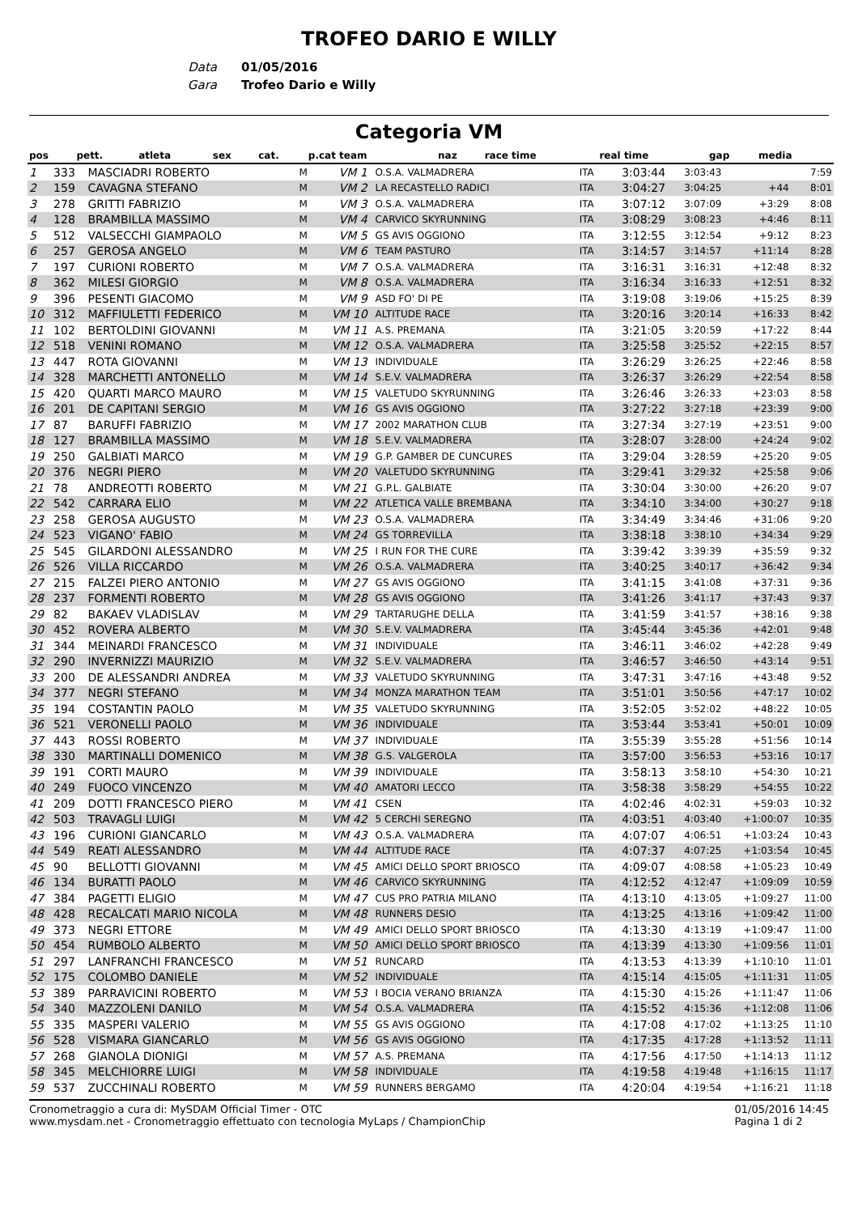TROFEO DARIO E WILLY
Data 01/05/2016
Gara Trofeo Dario e Willy
Categoria VM
| pos | pett. | atleta | sex | cat. | p.cat team | naz | race time | real time | gap | media |
| --- | --- | --- | --- | --- | --- | --- | --- | --- | --- | --- |
| 1 | 333 | MASCIADRI ROBERTO | M | VM 1 | O.S.A. VALMADRERA | ITA | 3:03:44 | 3:03:43 | | 7:59 |
| 2 | 159 | CAVAGNA STEFANO | M | VM 2 | LA RECASTELLO RADICI | ITA | 3:04:27 | 3:04:25 | +44 | 8:01 |
| 3 | 278 | GRITTI FABRIZIO | M | VM 3 | O.S.A. VALMADRERA | ITA | 3:07:12 | 3:07:09 | +3:29 | 8:08 |
| 4 | 128 | BRAMBILLA MASSIMO | M | VM 4 | CARVICO SKYRUNNING | ITA | 3:08:29 | 3:08:23 | +4:46 | 8:11 |
| 5 | 512 | VALSECCHI GIAMPAOLO | M | VM 5 | GS AVIS OGGIONO | ITA | 3:12:55 | 3:12:54 | +9:12 | 8:23 |
| 6 | 257 | GEROSA ANGELO | M | VM 6 | TEAM PASTURO | ITA | 3:14:57 | 3:14:57 | +11:14 | 8:28 |
| 7 | 197 | CURIONI ROBERTO | M | VM 7 | O.S.A. VALMADRERA | ITA | 3:16:31 | 3:16:31 | +12:48 | 8:32 |
| 8 | 362 | MILESI GIORGIO | M | VM 8 | O.S.A. VALMADRERA | ITA | 3:16:34 | 3:16:33 | +12:51 | 8:32 |
| 9 | 396 | PESENTI GIACOMO | M | VM 9 | ASD FO' DI PE | ITA | 3:19:08 | 3:19:06 | +15:25 | 8:39 |
| 10 | 312 | MAFFIULETTI FEDERICO | M | VM 10 | ALTITUDE RACE | ITA | 3:20:16 | 3:20:14 | +16:33 | 8:42 |
| 11 | 102 | BERTOLDINI GIOVANNI | M | VM 11 | A.S. PREMANA | ITA | 3:21:05 | 3:20:59 | +17:22 | 8:44 |
| 12 | 518 | VENINI ROMANO | M | VM 12 | O.S.A. VALMADRERA | ITA | 3:25:58 | 3:25:52 | +22:15 | 8:57 |
| 13 | 447 | ROTA GIOVANNI | M | VM 13 | INDIVIDUALE | ITA | 3:26:29 | 3:26:25 | +22:46 | 8:58 |
| 14 | 328 | MARCHETTI ANTONELLO | M | VM 14 | S.E.V. VALMADRERA | ITA | 3:26:37 | 3:26:29 | +22:54 | 8:58 |
| 15 | 420 | QUARTI MARCO MAURO | M | VM 15 | VALETUDO SKYRUNNING | ITA | 3:26:46 | 3:26:33 | +23:03 | 8:58 |
| 16 | 201 | DE CAPITANI SERGIO | M | VM 16 | GS AVIS OGGIONO | ITA | 3:27:22 | 3:27:18 | +23:39 | 9:00 |
| 17 | 87 | BARUFFI FABRIZIO | M | VM 17 | 2002 MARATHON CLUB | ITA | 3:27:34 | 3:27:19 | +23:51 | 9:00 |
| 18 | 127 | BRAMBILLA MASSIMO | M | VM 18 | S.E.V. VALMADRERA | ITA | 3:28:07 | 3:28:00 | +24:24 | 9:02 |
| 19 | 250 | GALBIATI MARCO | M | VM 19 | G.P. GAMBER DE CUNCURES | ITA | 3:29:04 | 3:28:59 | +25:20 | 9:05 |
| 20 | 376 | NEGRI PIERO | M | VM 20 | VALETUDO SKYRUNNING | ITA | 3:29:41 | 3:29:32 | +25:58 | 9:06 |
| 21 | 78 | ANDREOTTI ROBERTO | M | VM 21 | G.P.L. GALBIATE | ITA | 3:30:04 | 3:30:00 | +26:20 | 9:07 |
| 22 | 542 | CARRARA ELIO | M | VM 22 | ATLETICA VALLE BREMBANA | ITA | 3:34:10 | 3:34:00 | +30:27 | 9:18 |
| 23 | 258 | GEROSA AUGUSTO | M | VM 23 | O.S.A. VALMADRERA | ITA | 3:34:49 | 3:34:46 | +31:06 | 9:20 |
| 24 | 523 | VIGANO' FABIO | M | VM 24 | GS TORREVILLA | ITA | 3:38:18 | 3:38:10 | +34:34 | 9:29 |
| 25 | 545 | GILARDONI ALESSANDRO | M | VM 25 | I RUN FOR THE CURE | ITA | 3:39:42 | 3:39:39 | +35:59 | 9:32 |
| 26 | 526 | VILLA RICCARDO | M | VM 26 | O.S.A. VALMADRERA | ITA | 3:40:25 | 3:40:17 | +36:42 | 9:34 |
| 27 | 215 | FALZEI PIERO ANTONIO | M | VM 27 | GS AVIS OGGIONO | ITA | 3:41:15 | 3:41:08 | +37:31 | 9:36 |
| 28 | 237 | FORMENTI ROBERTO | M | VM 28 | GS AVIS OGGIONO | ITA | 3:41:26 | 3:41:17 | +37:43 | 9:37 |
| 29 | 82 | BAKAEV VLADISLAV | M | VM 29 | TARTARUGHE DELLA | ITA | 3:41:59 | 3:41:57 | +38:16 | 9:38 |
| 30 | 452 | ROVERA ALBERTO | M | VM 30 | S.E.V. VALMADRERA | ITA | 3:45:44 | 3:45:36 | +42:01 | 9:48 |
| 31 | 344 | MEINARDI FRANCESCO | M | VM 31 | INDIVIDUALE | ITA | 3:46:11 | 3:46:02 | +42:28 | 9:49 |
| 32 | 290 | INVERNIZZI MAURIZIO | M | VM 32 | S.E.V. VALMADRERA | ITA | 3:46:57 | 3:46:50 | +43:14 | 9:51 |
| 33 | 200 | DE ALESSANDRI ANDREA | M | VM 33 | VALETUDO SKYRUNNING | ITA | 3:47:31 | 3:47:16 | +43:48 | 9:52 |
| 34 | 377 | NEGRI STEFANO | M | VM 34 | MONZA MARATHON TEAM | ITA | 3:51:01 | 3:50:56 | +47:17 | 10:02 |
| 35 | 194 | COSTANTIN PAOLO | M | VM 35 | VALETUDO SKYRUNNING | ITA | 3:52:05 | 3:52:02 | +48:22 | 10:05 |
| 36 | 521 | VERONELLI PAOLO | M | VM 36 | INDIVIDUALE | ITA | 3:53:44 | 3:53:41 | +50:01 | 10:09 |
| 37 | 443 | ROSSI ROBERTO | M | VM 37 | INDIVIDUALE | ITA | 3:55:39 | 3:55:28 | +51:56 | 10:14 |
| 38 | 330 | MARTINALLI DOMENICO | M | VM 38 | G.S. VALGEROLA | ITA | 3:57:00 | 3:56:53 | +53:16 | 10:17 |
| 39 | 191 | CORTI MAURO | M | VM 39 | INDIVIDUALE | ITA | 3:58:13 | 3:58:10 | +54:30 | 10:21 |
| 40 | 249 | FUOCO VINCENZO | M | VM 40 | AMATORI LECCO | ITA | 3:58:38 | 3:58:29 | +54:55 | 10:22 |
| 41 | 209 | DOTTI FRANCESCO PIERO | M | VM 41 | CSEN | ITA | 4:02:46 | 4:02:31 | +59:03 | 10:32 |
| 42 | 503 | TRAVAGLI LUIGI | M | VM 42 | 5 CERCHI SEREGNO | ITA | 4:03:51 | 4:03:40 | +1:00:07 | 10:35 |
| 43 | 196 | CURIONI GIANCARLO | M | VM 43 | O.S.A. VALMADRERA | ITA | 4:07:07 | 4:06:51 | +1:03:24 | 10:43 |
| 44 | 549 | REATI ALESSANDRO | M | VM 44 | ALTITUDE RACE | ITA | 4:07:37 | 4:07:25 | +1:03:54 | 10:45 |
| 45 | 90 | BELLOTTI GIOVANNI | M | VM 45 | AMICI DELLO SPORT BRIOSCO | ITA | 4:09:07 | 4:08:58 | +1:05:23 | 10:49 |
| 46 | 134 | BURATTI PAOLO | M | VM 46 | CARVICO SKYRUNNING | ITA | 4:12:52 | 4:12:47 | +1:09:09 | 10:59 |
| 47 | 384 | PAGETTI ELIGIO | M | VM 47 | CUS PRO PATRIA MILANO | ITA | 4:13:10 | 4:13:05 | +1:09:27 | 11:00 |
| 48 | 428 | RECALCATI MARIO NICOLA | M | VM 48 | RUNNERS DESIO | ITA | 4:13:25 | 4:13:16 | +1:09:42 | 11:00 |
| 49 | 373 | NEGRI ETTORE | M | VM 49 | AMICI DELLO SPORT BRIOSCO | ITA | 4:13:30 | 4:13:19 | +1:09:47 | 11:00 |
| 50 | 454 | RUMBOLO ALBERTO | M | VM 50 | AMICI DELLO SPORT BRIOSCO | ITA | 4:13:39 | 4:13:30 | +1:09:56 | 11:01 |
| 51 | 297 | LANFRANCHI FRANCESCO | M | VM 51 | RUNCARD | ITA | 4:13:53 | 4:13:39 | +1:10:10 | 11:01 |
| 52 | 175 | COLOMBO DANIELE | M | VM 52 | INDIVIDUALE | ITA | 4:15:14 | 4:15:05 | +1:11:31 | 11:05 |
| 53 | 389 | PARRAVICINI ROBERTO | M | VM 53 | I BOCIA VERANO BRIANZA | ITA | 4:15:30 | 4:15:26 | +1:11:47 | 11:06 |
| 54 | 340 | MAZZOLENI DANILO | M | VM 54 | O.S.A. VALMADRERA | ITA | 4:15:52 | 4:15:36 | +1:12:08 | 11:06 |
| 55 | 335 | MASPERI VALERIO | M | VM 55 | GS AVIS OGGIONO | ITA | 4:17:08 | 4:17:02 | +1:13:25 | 11:10 |
| 56 | 528 | VISMARA GIANCARLO | M | VM 56 | GS AVIS OGGIONO | ITA | 4:17:35 | 4:17:28 | +1:13:52 | 11:11 |
| 57 | 268 | GIANOLA DIONIGI | M | VM 57 | A.S. PREMANA | ITA | 4:17:56 | 4:17:50 | +1:14:13 | 11:12 |
| 58 | 345 | MELCHIORRE LUIGI | M | VM 58 | INDIVIDUALE | ITA | 4:19:58 | 4:19:48 | +1:16:15 | 11:17 |
| 59 | 537 | ZUCCHINALI ROBERTO | M | VM 59 | RUNNERS BERGAMO | ITA | 4:20:04 | 4:19:54 | +1:16:21 | 11:18 |
Cronometraggio a cura di: MySDAM Official Timer - OTC
www.mysdam.net - Cronometraggio effettuato con tecnologia MyLaps / ChampionChip
01/05/2016 14:45
Pagina 1 di 2